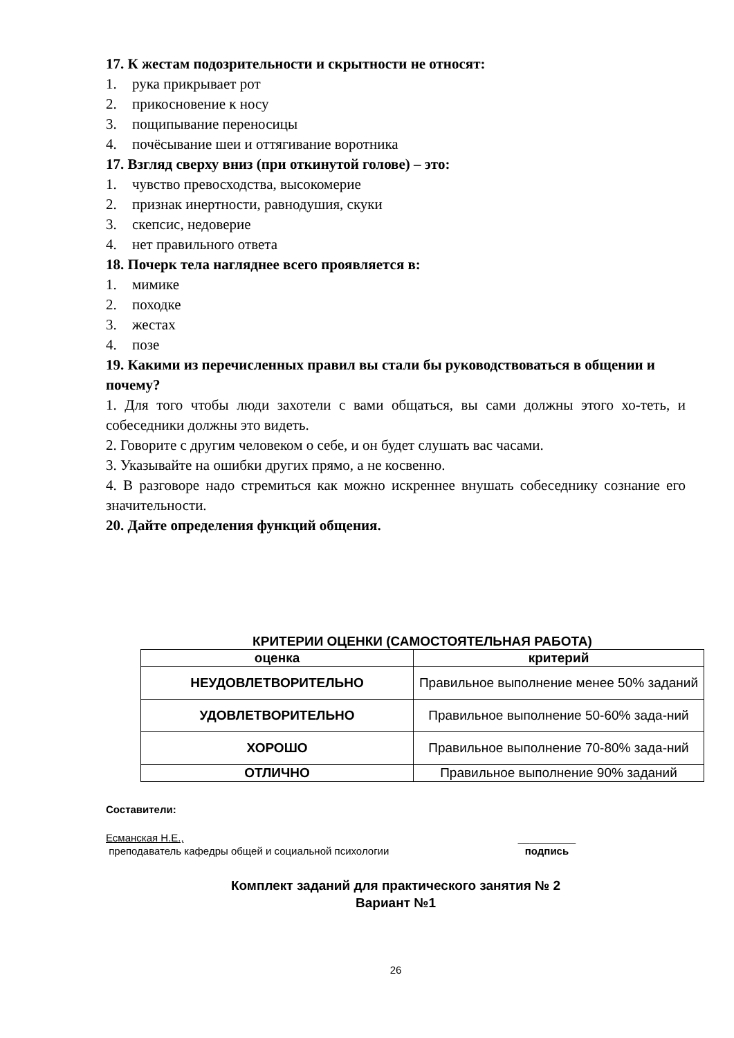17. К жестам подозрительности и скрытности не относят:
1. рука прикрывает рот
2. прикосновение к носу
3. пощипывание переносицы
4. почёсывание шеи и оттягивание воротника
17. Взгляд сверху вниз (при откинутой голове) – это:
1. чувство превосходства, высокомерие
2. признак инертности, равнодушия, скуки
3. скепсис, недоверие
4. нет правильного ответа
18. Почерк тела нагляднее всего проявляется в:
1. мимике
2. походке
3. жестах
4. позе
19. Какими из перечисленных правил вы стали бы руководствоваться в общении и почему?
1. Для того чтобы люди захотели с вами общаться, вы сами должны этого хо-тeть, и собеседники должны это видеть.
2. Говорите с другим человеком о себе, и он будет слушать вас часами.
3. Указывайте на ошибки других прямо, а не косвенно.
4. В разговоре надо стремиться как можно искреннее внушать собеседнику сознание его значительности.
20. Дайте определения функций общения.
КРИТЕРИИ ОЦЕНКИ (САМОСТОЯТЕЛЬНАЯ РАБОТА)
| оценка | критерий |
| --- | --- |
| НЕУДОВЛЕТВОРИТЕЛЬНО | Правильное выполнение менее 50% заданий |
| УДОВЛЕТВОРИТЕЛЬНО | Правильное выполнение 50-60% зада-ний |
| ХОРОШО | Правильное выполнение 70-80% зада-ний |
| ОТЛИЧНО | Правильное выполнение 90% заданий |
Составители:
Есманская Н.Е.,
преподаватель кафедры общей и социальной психологии
__________
подпись
Комплект заданий для практического занятия № 2
Вариант №1
26